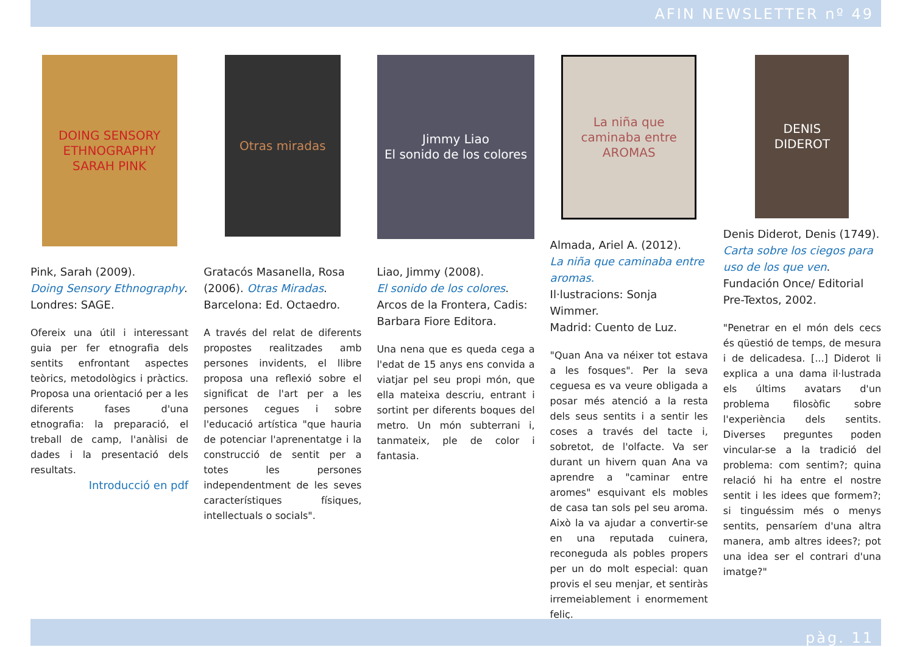AFIN NEWSLETTER nº 49
DOING SENSORY ETHNOGRAPHY
SARAH PINK
Pink, Sarah (2009).
Doing Sensory Ethnography.
Londres: SAGE.
Ofereix una útil i interessant guia per fer etnografia dels sentits enfrontant aspectes teòrics, metodològics i pràctics. Proposa una orientació per a les diferents fases d'una etnografia: la preparació, el treball de camp, l'anàlisi de dades i la presentació dels resultats.
Introducció en pdf
Otras miradas
Gratacós Masanella, Rosa (2006). Otras Miradas.
Barcelona: Ed. Octaedro.
A través del relat de diferents propostes realitzades amb persones invidents, el llibre proposa una reflexió sobre el significat de l'art per a les persones cegues i sobre l'educació artística "que hauria de potenciar l'aprenentatge i la construcció de sentit per a totes les persones independentment de les seves característiques físiques, intellectuals o socials".
Jimmy Liao
El sonido de los colores
Liao, Jimmy (2008).
El sonido de los colores.
Arcos de la Frontera, Cadis: Barbara Fiore Editora.
Una nena que es queda cega a l'edat de 15 anys ens convida a viatjar pel seu propi món, que ella mateixa descriu, entrant i sortint per diferents boques del metro. Un món subterrani i, tanmateix, ple de color i fantasia.
La niña que caminaba entre AROMAS
Almada, Ariel A. (2012).
La niña que caminaba entre aromas.
Il·lustracions: Sonja Wimmer.
Madrid: Cuento de Luz.
"Quan Ana va néixer tot estava a les fosques". Per la seva ceguesa es va veure obligada a posar més atenció a la resta dels seus sentits i a sentir les coses a través del tacte i, sobretot, de l'olfacte. Va ser durant un hivern quan Ana va aprendre a "caminar entre aromes" esquivant els mobles de casa tan sols pel seu aroma. Això la va ajudar a convertir-se en una reputada cuinera, reconeguda als pobles propers per un do molt especial: quan provis el seu menjar, et sentiràs irremeiablement i enormement feliç.
DENIS DIDEROT
Denis Diderot, Denis (1749).
Carta sobre los ciegos para uso de los que ven.
Fundación Once/ Editorial Pre-Textos, 2002.
"Penetrar en el món dels cecs és qüestió de temps, de mesura i de delicadesa. [...] Diderot li explica a una dama il·lustrada els últims avatars d'un problema filosòfic sobre l'experiència dels sentits. Diverses preguntes poden vincular-se a la tradició del problema: com sentim?; quina relació hi ha entre el nostre sentit i les idees que formem?; si tinguéssim més o menys sentits, pensaríem d'una altra manera, amb altres idees?; pot una idea ser el contrari d'una imatge?"
pàg. 11